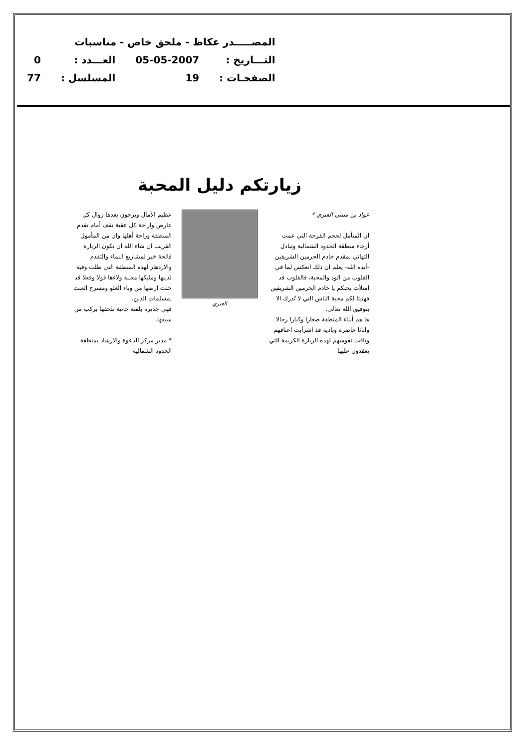| المصـــــدر عكاظ - ملحق خاص - مناسبات | | | |
| التـــاريخ : | 05-05-2007 | العـــدد : | 0 |
| الصفحـات : | 19 | المسلسل : | 77 |
زيارتكم دليل المحبة
عواد بن سبتي العنزي *
ان المتأمل لحجم الفرحة التي عمت أرجاء منطقة الحدود الشمالية وتبادل التهاني بمقدم خادم الحرمين الشريفين -أيده الله- يعلم ان ذلك انعكس لما في القلوب من الود والمحبة، فالقلوب قد امتلأت بحبكم يا خادم الحرمين الشريفين فهنيئا لكم محبة الناس التي لا تُدرك الا بتوفيق الله تعالى.
ها هم أبناء المنطقة صغارا وكبارا رجالا واناثا حاضرة وبادية قد اشرأبت اعناقهم وتاقت نفوسهم لهذه الزيارة الكريمة التي يعقدون عليها
العنزي عظيم الآمال ويرجون بعدها زوال كل عارض وازاحة كل عقبة تقف أمام تقدم المنطقة وراحة أهلها وان من المأمول القريب ان شاء الله ان تكون الزيارة فاتحة خير لمشاريع النماء والتقدم والازدهار لهذه المنطقة التي ظلت وفية لدينها ومليكها معلنة ولاءها قولا وفعلا قد خلت ارضها من وباء الغلو ومسرح العبث بمسلمات الدين.
فهي جديرة بلفتة حانية تلحقها بركب من سبقها.
* مدير مركز الدعوة والارشاد بمنطقة الحدود الشمالية